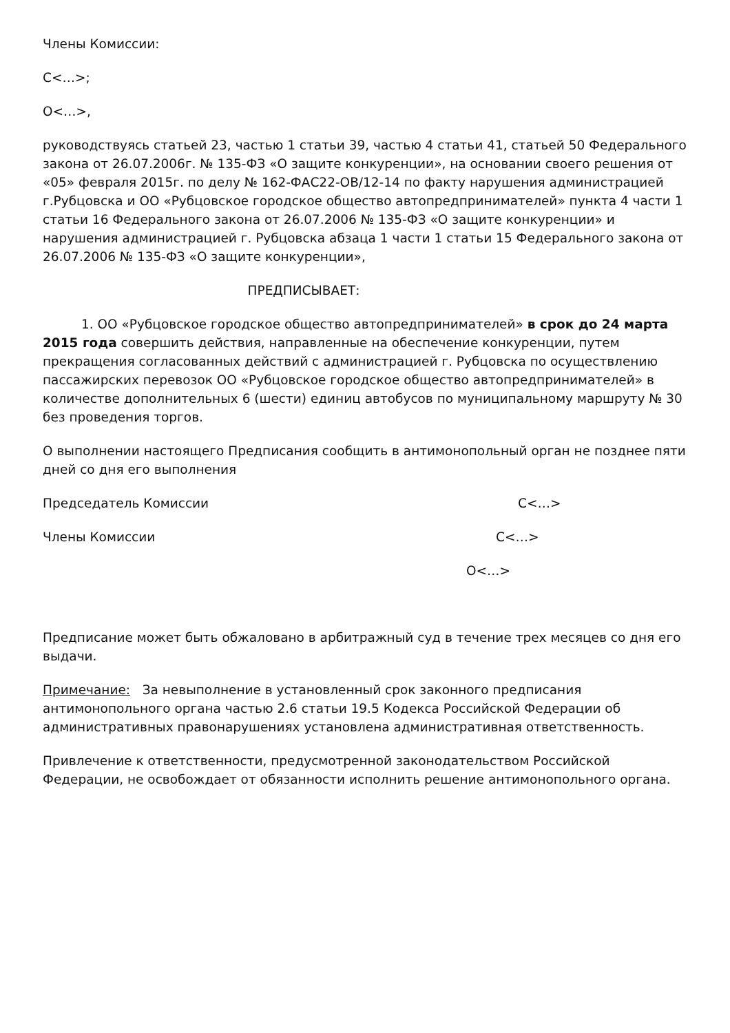Члены Комиссии:
С<…>;
О<…>,
руководствуясь статьей 23, частью 1 статьи 39, частью 4 статьи 41, статьей 50 Федерального закона от 26.07.2006г. № 135-ФЗ «О защите конкуренции», на основании своего решения от «05» февраля 2015г. по делу № 162-ФАС22-ОВ/12-14 по факту нарушения администрацией г.Рубцовска и ОО «Рубцовское городское общество автопредпринимателей» пункта 4 части 1 статьи 16 Федерального закона от 26.07.2006 № 135-ФЗ «О защите конкуренции» и нарушения администрацией г. Рубцовска абзаца 1 части 1 статьи 15 Федерального закона от 26.07.2006 № 135-ФЗ «О защите конкуренции»,
ПРЕДПИСЫВАЕТ:
1. ОО «Рубцовское городское общество автопредпринимателей» в срок до 24 марта 2015 года совершить действия, направленные на обеспечение конкуренции, путем прекращения согласованных действий с администрацией г. Рубцовска по осуществлению пассажирских перевозок ОО «Рубцовское городское общество автопредпринимателей» в количестве дополнительных 6 (шести) единиц автобусов по муниципальному маршруту № 30 без проведения торгов.
О выполнении настоящего Предписания сообщить в антимонопольный орган не позднее пяти дней со дня его выполнения
Председатель Комиссии С<…>
Члены Комиссии С<…>
О<…>
Предписание может быть обжаловано в арбитражный суд в течение трех месяцев со дня его выдачи.
Примечание: За невыполнение в установленный срок законного предписания антимонопольного органа частью 2.6 статьи 19.5 Кодекса Российской Федерации об административных правонарушениях установлена административная ответственность.
Привлечение к ответственности, предусмотренной законодательством Российской Федерации, не освобождает от обязанности исполнить решение антимонопольного органа.